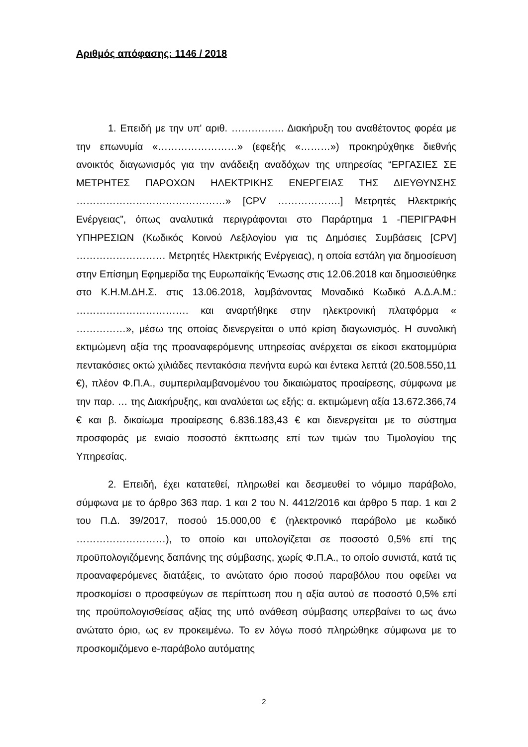Αριθμός απόφασης: 1146 / 2018
1. Επειδή με την υπ' αριθ. ……………. Διακήρυξη του αναθέτοντος φορέα με την επωνυμία «……………………» (εφεξής «………») προκηρύχθηκε διεθνής ανοικτός διαγωνισμός για την ανάδειξη αναδόχων της υπηρεσίας “ΕΡΓΑΣΙΕΣ ΣΕ ΜΕΤΡΗΤΕΣ ΠΑΡΟΧΩΝ ΗΛΕΚΤΡΙΚΗΣ ΕΝΕΡΓΕΙΑΣ ΤΗΣ ΔΙΕΥΘΥΝΣΗΣ ………………………………………» [CPV ……………….] Μετρητές Ηλεκτρικής Ενέργειας”, όπως αναλυτικά περιγράφονται στο Παράρτημα 1 -ΠΕΡΙΓΡΑΦΗ ΥΠΗΡΕΣΙΩΝ (Κωδικός Κοινού Λεξιλογίου για τις Δημόσιες Συμβάσεις [CPV] ……………………… Μετρητές Ηλεκτρικής Ενέργειας), η οποία εστάλη για δημοσίευση στην Επίσημη Εφημερίδα της Ευρωπαϊκής Ένωσης στις 12.06.2018 και δημοσιεύθηκε στο Κ.Η.Μ.ΔΗ.Σ. στις 13.06.2018, λαμβάνοντας Μοναδικό Κωδικό Α.Δ.Α.Μ.: ……………………………. και αναρτήθηκε στην ηλεκτρονική πλατφόρμα « ……………», μέσω της οποίας διενεργείται ο υπό κρίση διαγωνισμός. Η συνολική εκτιμώμενη αξία της προαναφερόμενης υπηρεσίας ανέρχεται σε είκοσι εκατομμύρια πεντακόσιες οκτώ χιλιάδες πεντακόσια πενήντα ευρώ και έντεκα λεπτά (20.508.550,11 €), πλέον Φ.Π.Α., συμπεριλαμβανομένου του δικαιώματος προαίρεσης, σύμφωνα με την παρ. … της Διακήρυξης, και αναλύεται ως εξής: α. εκτιμώμενη αξία 13.672.366,74 € και β. δικαίωμα προαίρεσης 6.836.183,43 € και διενεργείται με το σύστημα προσφοράς με ενιαίο ποσοστό έκπτωσης επί των τιμών του Τιμολογίου της Υπηρεσίας.
2. Επειδή, έχει κατατεθεί, πληρωθεί και δεσμευθεί το νόμιμο παράβολο, σύμφωνα με το άρθρο 363 παρ. 1 και 2 του Ν. 4412/2016 και άρθρο 5 παρ. 1 και 2 του Π.Δ. 39/2017, ποσού 15.000,00 € (ηλεκτρονικό παράβολο με κωδικό ………………………), το οποίο και υπολογίζεται σε ποσοστό 0,5% επί της προϋπολογιζόμενης δαπάνης της σύμβασης, χωρίς Φ.Π.Α., το οποίο συνιστά, κατά τις προαναφερόμενες διατάξεις, το ανώτατο όριο ποσού παραβόλου που οφείλει να προσκομίσει ο προσφεύγων σε περίπτωση που η αξία αυτού σε ποσοστό 0,5% επί της προϋπολογισθείσας αξίας της υπό ανάθεση σύμβασης υπερβαίνει το ως άνω ανώτατο όριο, ως εν προκειμένω. Το εν λόγω ποσό πληρώθηκε σύμφωνα με το προσκομιζόμενο e-παράβολο αυτόματης
2